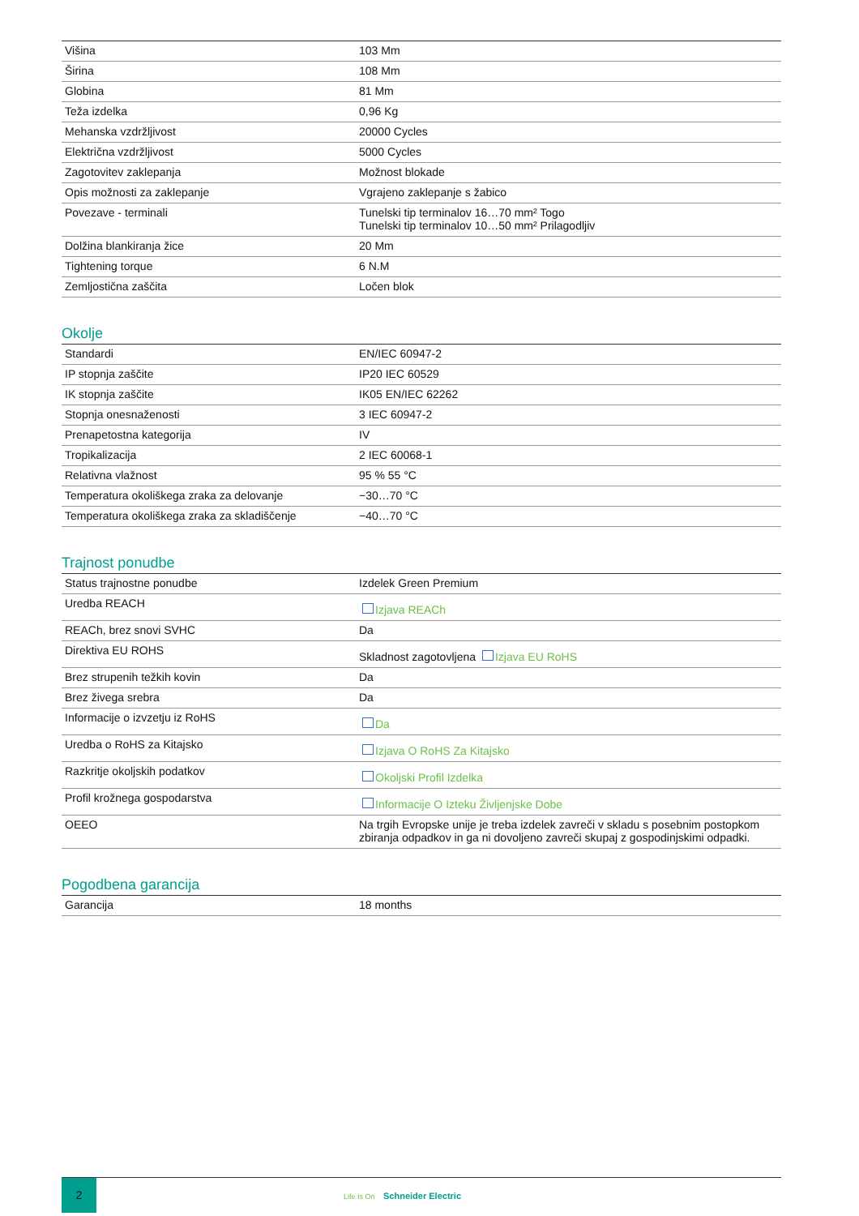| Višina | 103 Mm |
| Širina | 108 Mm |
| Globina | 81 Mm |
| Teža izdelka | 0,96 Kg |
| Mehanska vzdržljivost | 20000 Cycles |
| Električna vzdržljivost | 5000 Cycles |
| Zagotovitev zaklepanja | Možnost blokade |
| Opis možnosti za zaklepanje | Vgrajeno zaklepanje s žabico |
| Povezave - terminali | Tunelski tip terminalov 16…70 mm² Togo Tunelski tip terminalov 10…50 mm² Prilagodljiv |
| Dolžina blankiranja žice | 20 Mm |
| Tightening torque | 6 N.M |
| Zemljostična zaščita | Ločen blok |
Okolje
| Standardi | EN/IEC 60947-2 |
| IP stopnja zaščite | IP20 IEC 60529 |
| IK stopnja zaščite | IK05 EN/IEC 62262 |
| Stopnja onesnaženosti | 3 IEC 60947-2 |
| Prenapetostna kategorija | IV |
| Tropikalizacija | 2 IEC 60068-1 |
| Relativna vlažnost | 95 % 55 °C |
| Temperatura okoliškega zraka za delovanje | −30…70 °C |
| Temperatura okoliškega zraka za skladiščenje | −40…70 °C |
Trajnost ponudbe
| Status trajnostne ponudbe | Izdelek Green Premium |
| Uredba REACH | Izjava REACh |
| REACh, brez snovi SVHC | Da |
| Direktiva EU ROHS | Skladnost zagotovljena Izjava EU RoHS |
| Brez strupenih težkih kovin | Da |
| Brez živega srebra | Da |
| Informacije o izvzetju iz RoHS | Da |
| Uredba o RoHS za Kitajsko | Izjava O RoHS Za Kitajsko |
| Razkritje okoljskih podatkov | Okoljski Profil Izdelka |
| Profil krožnega gospodarstva | Informacije O Izteku Življenjske Dobe |
| OEEO | Na trgih Evropske unije je treba izdelek zavreči v skladu s posebnim postopkom zbiranja odpadkov in ga ni dovoljeno zavreči skupaj z gospodinjskimi odpadki. |
Pogodbena garancija
| Garancija | 18 months |
2
Life Is On Schneider Electric